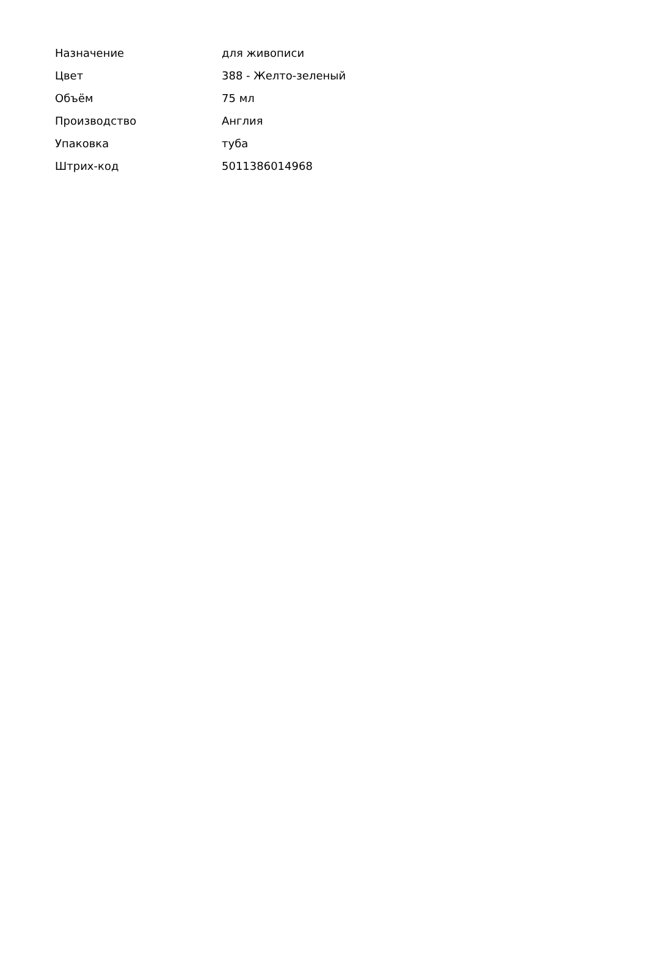| Назначение | для живописи |
| Цвет | 388 - Желто-зеленый |
| Объём | 75 мл |
| Производство | Англия |
| Упаковка | туба |
| Штрих-код | 5011386014968 |